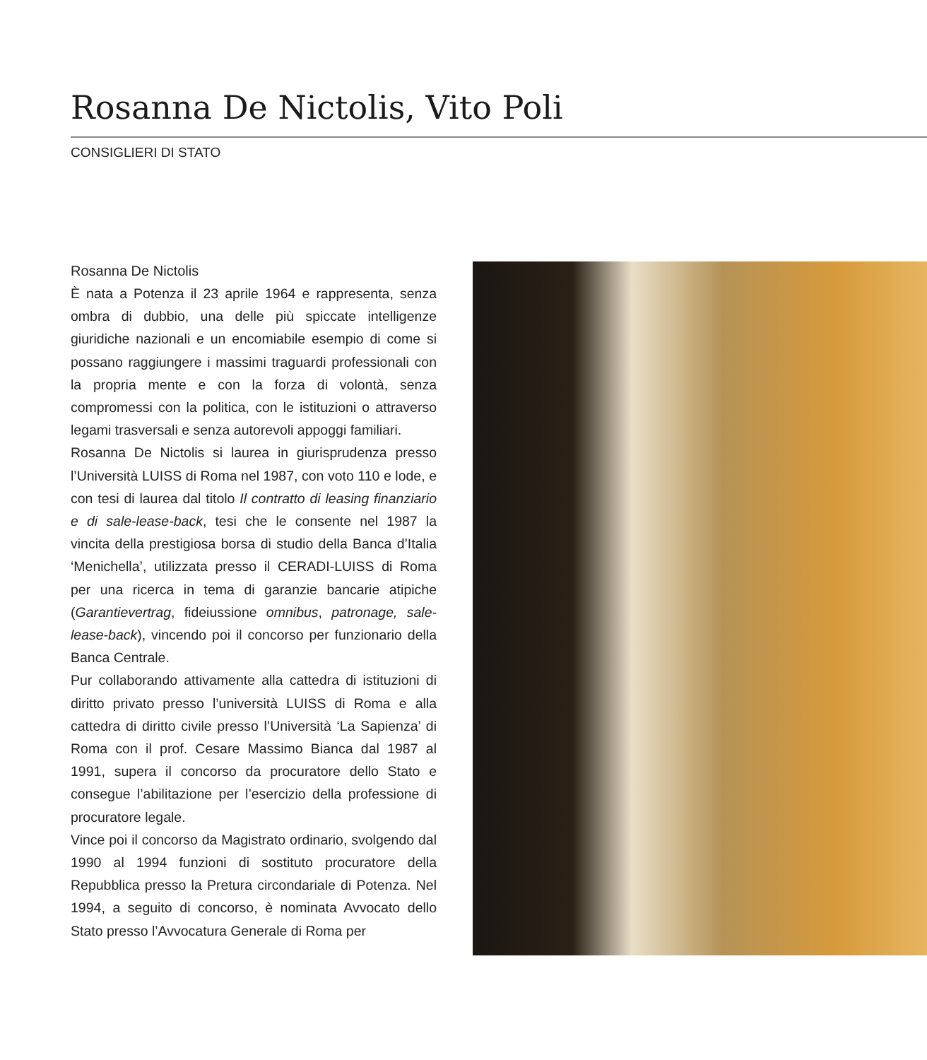Rosanna De Nictolis, Vito Poli
CONSIGLIERI DI STATO
Rosanna De Nictolis
È nata a Potenza il 23 aprile 1964 e rappresenta, senza ombra di dubbio, una delle più spiccate intelligenze giuridiche nazionali e un encomiabile esempio di come si possano raggiungere i massimi traguardi professionali con la propria mente e con la forza di volontà, senza compromessi con la politica, con le istituzioni o attraverso legami trasversali e senza autorevoli appoggi familiari.
Rosanna De Nictolis si laurea in giurisprudenza presso l’Università LUISS di Roma nel 1987, con voto 110 e lode, e con tesi di laurea dal titolo Il contratto di leasing finanziario e di sale-lease-back, tesi che le consente nel 1987 la vincita della prestigiosa borsa di studio della Banca d’Italia ‘Menichella’, utilizzata presso il CERADI-LUISS di Roma per una ricerca in tema di garanzie bancarie atipiche (Garantievertrag, fideiussione omnibus, patronage, sale-lease-back), vincendo poi il concorso per funzionario della Banca Centrale.
Pur collaborando attivamente alla cattedra di istituzioni di diritto privato presso l’università LUISS di Roma e alla cattedra di diritto civile presso l’Università ‘La Sapienza’ di Roma con il prof. Cesare Massimo Bianca dal 1987 al 1991, supera il concorso da procuratore dello Stato e consegue l’abilitazione per l’esercizio della professione di procuratore legale.
Vince poi il concorso da Magistrato ordinario, svolgendo dal 1990 al 1994 funzioni di sostituto procuratore della Repubblica presso la Pretura circondariale di Potenza. Nel 1994, a seguito di concorso, è nominata Avvocato dello Stato presso l’Avvocatura Generale di Roma per